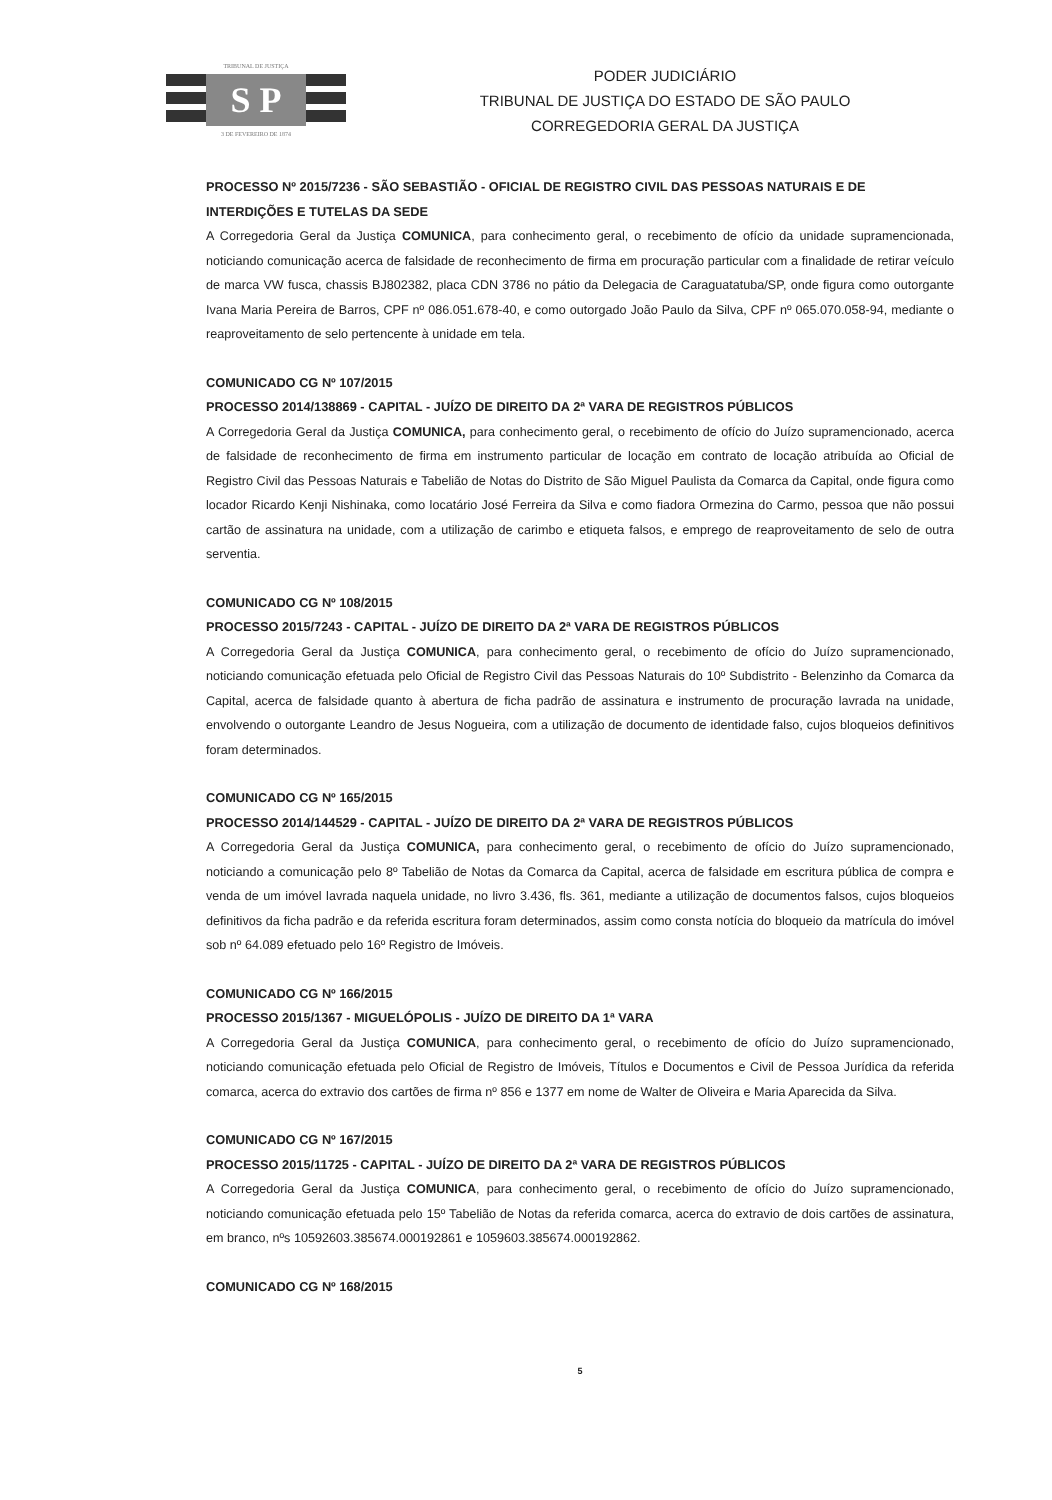TRIBUNAL DE JUSTIÇA
S P
3 DE FEVEREIRO DE 1874
PODER JUDICIÁRIO
TRIBUNAL DE JUSTIÇA DO ESTADO DE SÃO PAULO
CORREGEDORIA GERAL DA JUSTIÇA
PROCESSO Nº 2015/7236 - SÃO SEBASTIÃO - OFICIAL DE REGISTRO CIVIL DAS PESSOAS NATURAIS E DE INTERDIÇÕES E TUTELAS DA SEDE
A Corregedoria Geral da Justiça COMUNICA, para conhecimento geral, o recebimento de ofício da unidade supramencionada, noticiando comunicação acerca de falsidade de reconhecimento de firma em procuração particular com a finalidade de retirar veículo de marca VW fusca, chassis BJ802382, placa CDN 3786 no pátio da Delegacia de Caraguatatuba/SP, onde figura como outorgante Ivana Maria Pereira de Barros, CPF nº 086.051.678-40, e como outorgado João Paulo da Silva, CPF nº 065.070.058-94, mediante o reaproveitamento de selo pertencente à unidade em tela.
COMUNICADO CG Nº 107/2015
PROCESSO 2014/138869 - CAPITAL - JUÍZO DE DIREITO DA 2ª VARA DE REGISTROS PÚBLICOS
A Corregedoria Geral da Justiça COMUNICA, para conhecimento geral, o recebimento de ofício do Juízo supramencionado, acerca de falsidade de reconhecimento de firma em instrumento particular de locação em contrato de locação atribuída ao Oficial de Registro Civil das Pessoas Naturais e Tabelião de Notas do Distrito de São Miguel Paulista da Comarca da Capital, onde figura como locador Ricardo Kenji Nishinaka, como locatário José Ferreira da Silva e como fiadora Ormezina do Carmo, pessoa que não possui cartão de assinatura na unidade, com a utilização de carimbo e etiqueta falsos, e emprego de reaproveitamento de selo de outra serventia.
COMUNICADO CG Nº 108/2015
PROCESSO 2015/7243 - CAPITAL - JUÍZO DE DIREITO DA 2ª VARA DE REGISTROS PÚBLICOS
A Corregedoria Geral da Justiça COMUNICA, para conhecimento geral, o recebimento de ofício do Juízo supramencionado, noticiando comunicação efetuada pelo Oficial de Registro Civil das Pessoas Naturais do 10º Subdistrito - Belenzinho da Comarca da Capital, acerca de falsidade quanto à abertura de ficha padrão de assinatura e instrumento de procuração lavrada na unidade, envolvendo o outorgante Leandro de Jesus Nogueira, com a utilização de documento de identidade falso, cujos bloqueios definitivos foram determinados.
COMUNICADO CG Nº 165/2015
PROCESSO 2014/144529 - CAPITAL - JUÍZO DE DIREITO DA 2ª VARA DE REGISTROS PÚBLICOS
A Corregedoria Geral da Justiça COMUNICA, para conhecimento geral, o recebimento de ofício do Juízo supramencionado, noticiando a comunicação pelo 8º Tabelião de Notas da Comarca da Capital, acerca de falsidade em escritura pública de compra e venda de um imóvel lavrada naquela unidade, no livro 3.436, fls. 361, mediante a utilização de documentos falsos, cujos bloqueios definitivos da ficha padrão e da referida escritura foram determinados, assim como consta notícia do bloqueio da matrícula do imóvel sob nº 64.089 efetuado pelo 16º Registro de Imóveis.
COMUNICADO CG Nº 166/2015
PROCESSO 2015/1367 - MIGUELÓPOLIS - JUÍZO DE DIREITO DA 1ª VARA
A Corregedoria Geral da Justiça COMUNICA, para conhecimento geral, o recebimento de ofício do Juízo supramencionado, noticiando comunicação efetuada pelo Oficial de Registro de Imóveis, Títulos e Documentos e Civil de Pessoa Jurídica da referida comarca, acerca do extravio dos cartões de firma nº 856 e 1377 em nome de Walter de Oliveira e Maria Aparecida da Silva.
COMUNICADO CG Nº 167/2015
PROCESSO 2015/11725 - CAPITAL - JUÍZO DE DIREITO DA 2ª VARA DE REGISTROS PÚBLICOS
A Corregedoria Geral da Justiça COMUNICA, para conhecimento geral, o recebimento de ofício do Juízo supramencionado, noticiando comunicação efetuada pelo 15º Tabelião de Notas da referida comarca, acerca do extravio de dois cartões de assinatura, em branco, nºs 10592603.385674.000192861 e 1059603.385674.000192862.
COMUNICADO CG Nº 168/2015
5